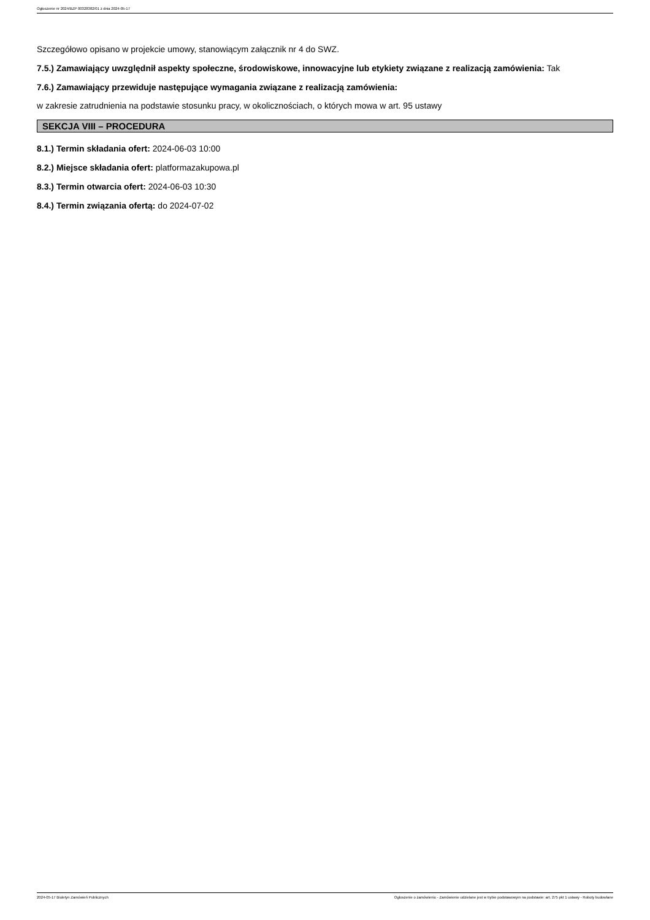Ogłoszenie nr 2024/BZP 00328382/01 z dnia 2024-05-17
Szczegółowo opisano w projekcie umowy, stanowiącym załącznik nr 4 do SWZ.
7.5.) Zamawiający uwzględnił aspekty społeczne, środowiskowe, innowacyjne lub etykiety związane z realizacją zamówienia: Tak
7.6.) Zamawiający przewiduje następujące wymagania związane z realizacją zamówienia:
w zakresie zatrudnienia na podstawie stosunku pracy, w okolicznościach, o których mowa w art. 95 ustawy
SEKCJA VIII – PROCEDURA
8.1.) Termin składania ofert: 2024-06-03 10:00
8.2.) Miejsce składania ofert: platformazakupowa.pl
8.3.) Termin otwarcia ofert: 2024-06-03 10:30
8.4.) Termin związania ofertą: do 2024-07-02
2024-05-17 Biuletyn Zamówień Publicznych Ogłoszenie o zamówieniu - Zamówienie udzielane jest w trybie podstawowym na podstawie: art. 275 pkt 1 ustawy - Roboty budowlane